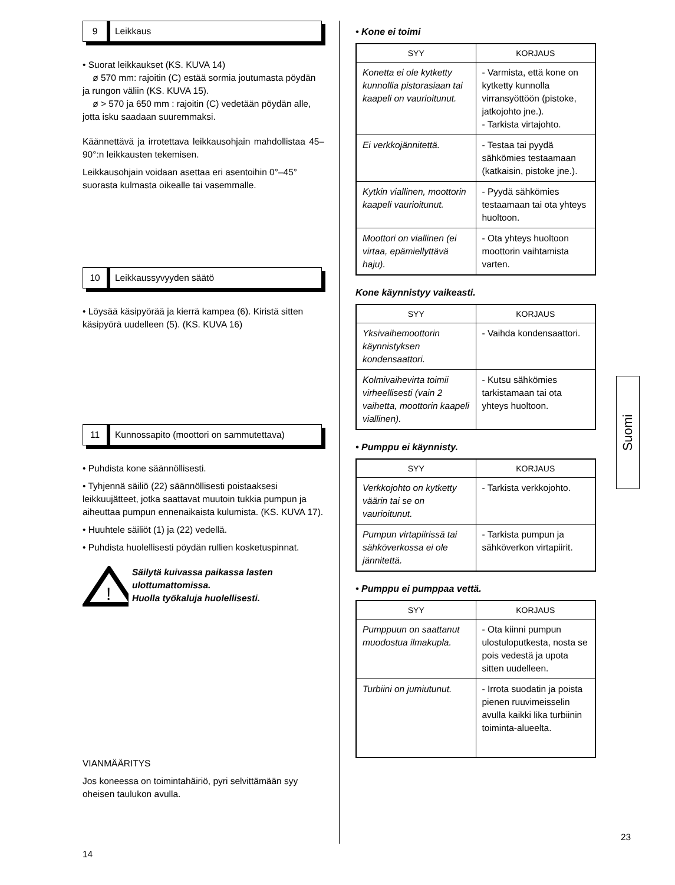9
Leikkaus
• Suorat leikkaukset (KS. KUVA 14)
ø 570 mm: rajoitin (C) estää sormia joutumasta pöydän ja rungon väliin (KS. KUVA 15).
ø > 570 ja 650 mm : rajoitin (C) vedetään pöydän alle, jotta isku saadaan suuremmaksi.
Käännettävä ja irrotettava leikkausohjain mahdollistaa 45–90°:n leikkausten tekemisen.
Leikkausohjain voidaan asettaa eri asentoihin 0°–45° suorasta kulmasta oikealle tai vasemmalle.
10
Leikkaussyvyyden säätö
• Löysää käsipyörää ja kierrä kampea (6). Kiristä sitten käsipyörä uudelleen (5). (KS. KUVA 16)
11
Kunnossapito (moottori on sammutettava)
• Puhdista kone säännöllisesti.
• Tyhjennä säiliö (22) säännöllisesti poistaaksesi leikkuujätteet, jotka saattavat muutoin tukkia pumpun ja aiheuttaa pumpun ennenaikaista kulumista. (KS. KUVA 17).
• Huuhtele säiliöt (1) ja (22) vedellä.
• Puhdista huolellisesti pöydän rullien kosketuspinnat.
!
Säilytä kuivassa paikassa lasten ulottumattomissa.
Huolla työkaluja huolellisesti.
VIANMÄÄRITYS
Jos koneessa on toimintahäiriö, pyri selvittämään syy oheisen taulukon avulla.
14
• Kone ei toimi
| SYY | KORJAUS |
| --- | --- |
| Konetta ei ole kytketty kunnollia pistorasiaan tai kaapeli on vaurioitunut. | - Varmista, että kone on kytketty kunnolla virransyöttöön (pistoke, jatkojohto jne.). - Tarkista virtajohto. |
| Ei verkkojännitettä. | - Testaa tai pyydä sähkömies testaamaan (katkaisin, pistoke jne.). |
| Kytkin viallinen, moottorin kaapeli vaurioitunut. | - Pyydä sähkömies testaamaan tai ota yhteys huoltoon. |
| Moottori on viallinen (ei virtaa, epämiellyttävä haju). | - Ota yhteys huoltoon moottorin vaihtamista varten. |
Kone käynnistyy vaikeasti.
| SYY | KORJAUS |
| --- | --- |
| Yksivaihemoottorin käynnistyksen kondensaattori. | - Vaihda kondensaattori. |
| Kolmivaihevirta toimii virheellisesti (vain 2 vaihetta, moottorin kaapeli viallinen). | - Kutsu sähkömies tarkistamaan tai ota yhteys huoltoon. |
• Pumppu ei käynnisty.
| SYY | KORJAUS |
| --- | --- |
| Verkkojohto on kytketty väärin tai se on vaurioitunut. | - Tarkista verkkojohto. |
| Pumpun virtapiirissä tai sähköverkossa ei ole jännitettä. | - Tarkista pumpun ja sähköverkon virtapiirit. |
• Pumppu ei pumppaa vettä.
| SYY | KORJAUS |
| --- | --- |
| Pumppuun on saattanut muodostua ilmakupla. | - Ota kiinni pumpun ulostuloputkesta, nosta se pois vedestä ja upota sitten uudelleen. |
| Turbiini on jumiutunut. | - Irrota suodatin ja poista pienen ruuvimeisselin avulla kaikki lika turbiinin toiminta-alueelta. |
Suomi
23